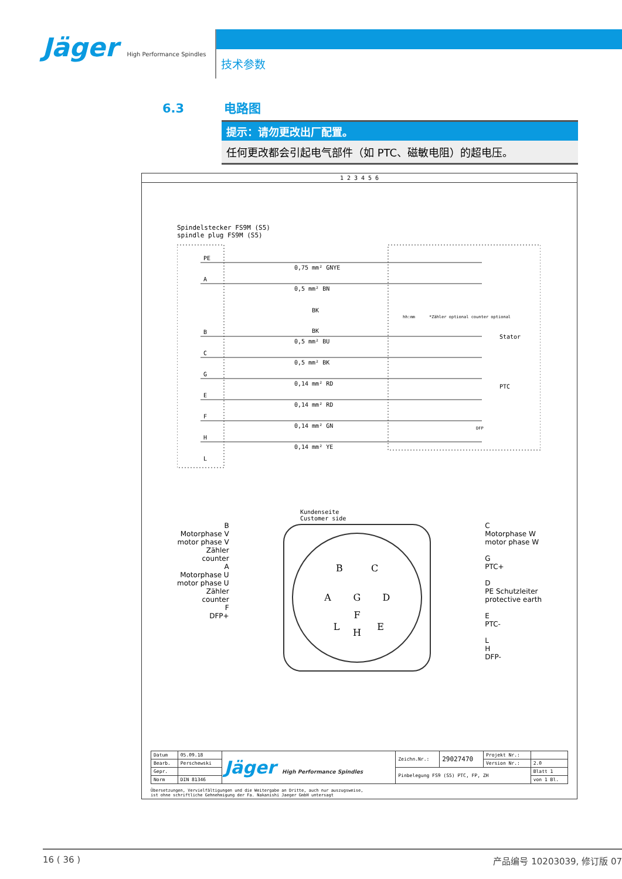Jäger High Performance Spindles
技术参数
6.3 电路图
提示：请勿更改出厂配置。
任何更改都会引起电气部件（如 PTC、磁敏电阻）的超电压。
1 2 3 4 5 6
Spindelstecker FS9M (S5)
spindle plug FS9M (S5)
PE
A
B
C
G
E
F
H
L
0,75 mm² GNYE
0,5 mm² BN
BK
BK
0,5 mm² BU
0,5 mm² BK
0,14 mm² RD
0,14 mm² RD
0,14 mm² GN
0,14 mm² YE
hh:mm
*Zähler optional counter optional
Stator
PTC
DFP
Kundenseite
Customer side
B
Motorphase V
motor phase V
Zähler
counter
A
Motorphase U
motor phase U
Zähler
counter
F
DFP+
B
C
A
G
D
F
L
H
E
C
Motorphase W
motor phase W
G
PTC+
D
PE Schutzleiter
protective earth
E
PTC-
L
H
DFP-
| Datum | 05.09.18 | Jäger High Performance Spindles | Zeichn.Nr.: | 29027470 | Projekt Nr.: | |
| Bearb. | Perschewski | | | | Version Nr.: | 2.0 |
| Gepr. | | | Pinbelegung FS9 (S5) PTC, FP, ZH | | | Blatt 1 |
| Norm | DIN 81346 | | | | | von 1 Bl. |
Übersetzungen, Vervielfältigungen und die Weitergabe an Dritte, auch nur auszugsweise,
ist ohne schriftliche Gehnehmigung der Fa. Nakanishi Jaeger GmbH untersagt
16 ( 36 ) 产品编号 10203039, 修订版 07